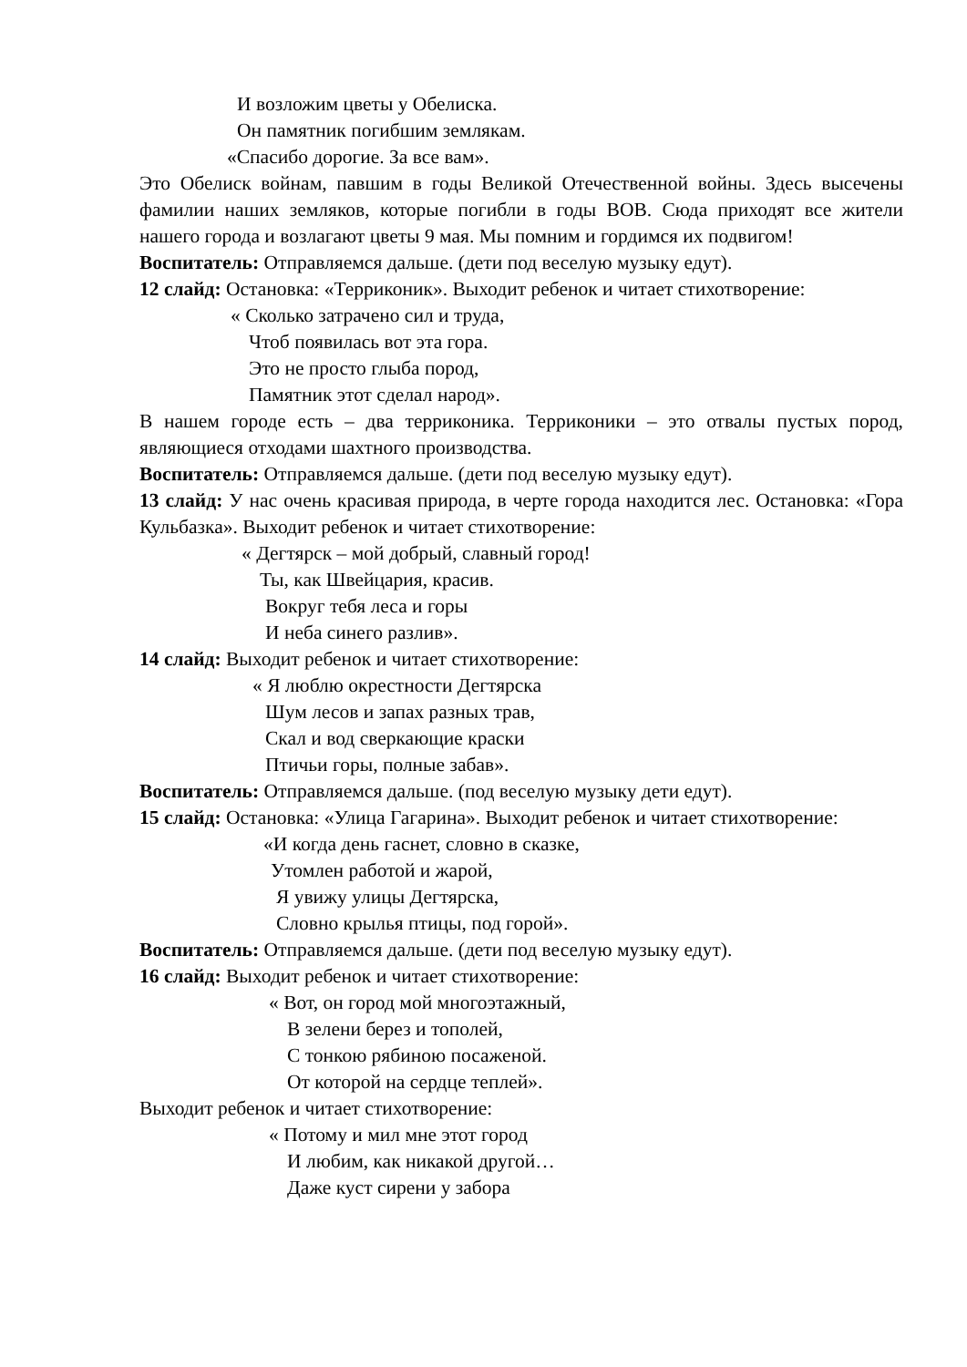И возложим цветы у Обелиска.
Он памятник погибшим землякам.
«Спасибо дорогие. За все вам».
Это Обелиск войнам, павшим в годы Великой Отечественной войны. Здесь высечены фамилии наших земляков, которые погибли в годы ВОВ. Сюда приходят все жители нашего города и возлагают цветы 9 мая. Мы помним и гордимся их подвигом!
Воспитатель: Отправляемся дальше. (дети под веселую музыку едут).
12 слайд: Остановка: «Терриконик». Выходит ребенок и читает стихотворение:
« Сколько затрачено сил и труда,
Чтоб появилась вот эта гора.
Это не просто глыба пород,
Памятник этот сделал народ».
В нашем городе есть – два терриконика. Терриконики – это отвалы пустых пород, являющиеся отходами шахтного производства.
Воспитатель: Отправляемся дальше. (дети под веселую музыку едут).
13 слайд: У нас очень красивая природа, в черте города находится лес. Остановка: «Гора Кульбазка». Выходит ребенок и читает стихотворение:
« Дегтярск – мой добрый, славный город!
Ты, как Швейцария, красив.
Вокруг тебя леса и горы
И неба синего разлив».
14 слайд: Выходит ребенок и читает стихотворение:
« Я люблю окрестности Дегтярска
Шум лесов и запах разных трав,
Скал и вод сверкающие краски
Птичьи горы, полные забав».
Воспитатель: Отправляемся дальше. (под веселую музыку дети едут).
15 слайд: Остановка: «Улица Гагарина». Выходит ребенок и читает стихотворение:
«И когда день гаснет, словно в сказке,
Утомлен работой и жарой,
Я увижу улицы Дегтярска,
Словно крылья птицы, под горой».
Воспитатель: Отправляемся дальше. (дети под веселую музыку едут).
16 слайд: Выходит ребенок и читает стихотворение:
« Вот, он город мой многоэтажный,
В зелени берез и тополей,
С тонкою рябиною посаженой.
От которой на сердце теплей».
Выходит ребенок и читает стихотворение:
« Потому и мил мне этот город
И любим, как никакой другой…
Даже куст сирени у забора